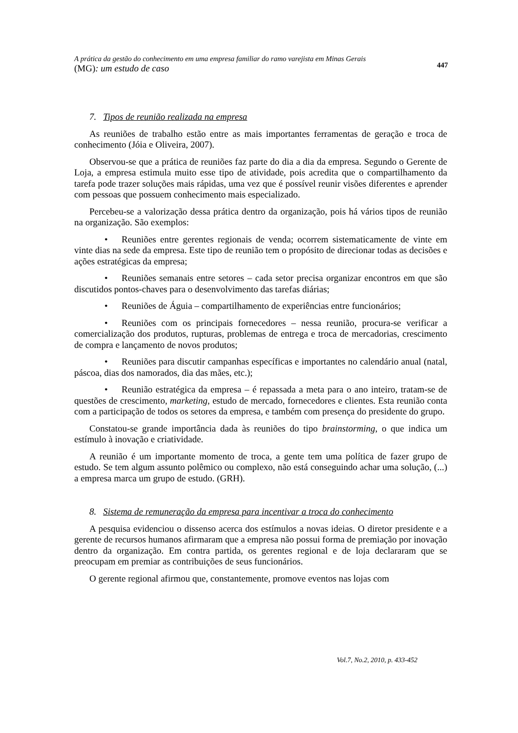A prática da gestão do conhecimento em uma empresa familiar do ramo varejista em Minas Gerais
(MG): um estudo de caso
447
7. Tipos de reunião realizada na empresa
As reuniões de trabalho estão entre as mais importantes ferramentas de geração e troca de conhecimento (Jóia e Oliveira, 2007).
Observou-se que a prática de reuniões faz parte do dia a dia da empresa. Segundo o Gerente de Loja, a empresa estimula muito esse tipo de atividade, pois acredita que o compartilhamento da tarefa pode trazer soluções mais rápidas, uma vez que é possível reunir visões diferentes e aprender com pessoas que possuem conhecimento mais especializado.
Percebeu-se a valorização dessa prática dentro da organização, pois há vários tipos de reunião na organização. São exemplos:
• Reuniões entre gerentes regionais de venda; ocorrem sistematicamente de vinte em vinte dias na sede da empresa. Este tipo de reunião tem o propósito de direcionar todas as decisões e ações estratégicas da empresa;
• Reuniões semanais entre setores – cada setor precisa organizar encontros em que são discutidos pontos-chaves para o desenvolvimento das tarefas diárias;
• Reuniões de Águia – compartilhamento de experiências entre funcionários;
• Reuniões com os principais fornecedores – nessa reunião, procura-se verificar a comercialização dos produtos, rupturas, problemas de entrega e troca de mercadorias, crescimento de compra e lançamento de novos produtos;
• Reuniões para discutir campanhas específicas e importantes no calendário anual (natal, páscoa, dias dos namorados, dia das mães, etc.);
• Reunião estratégica da empresa – é repassada a meta para o ano inteiro, tratam-se de questões de crescimento, marketing, estudo de mercado, fornecedores e clientes. Esta reunião conta com a participação de todos os setores da empresa, e também com presença do presidente do grupo.
Constatou-se grande importância dada às reuniões do tipo brainstorming, o que indica um estímulo à inovação e criatividade.
A reunião é um importante momento de troca, a gente tem uma política de fazer grupo de estudo. Se tem algum assunto polêmico ou complexo, não está conseguindo achar uma solução, (...) a empresa marca um grupo de estudo. (GRH).
8. Sistema de remuneração da empresa para incentivar a troca do conhecimento
A pesquisa evidenciou o dissenso acerca dos estímulos a novas ideias. O diretor presidente e a gerente de recursos humanos afirmaram que a empresa não possui forma de premiação por inovação dentro da organização. Em contra partida, os gerentes regional e de loja declararam que se preocupam em premiar as contribuições de seus funcionários.
O gerente regional afirmou que, constantemente, promove eventos nas lojas com
Vol.7, No.2, 2010, p. 433-452